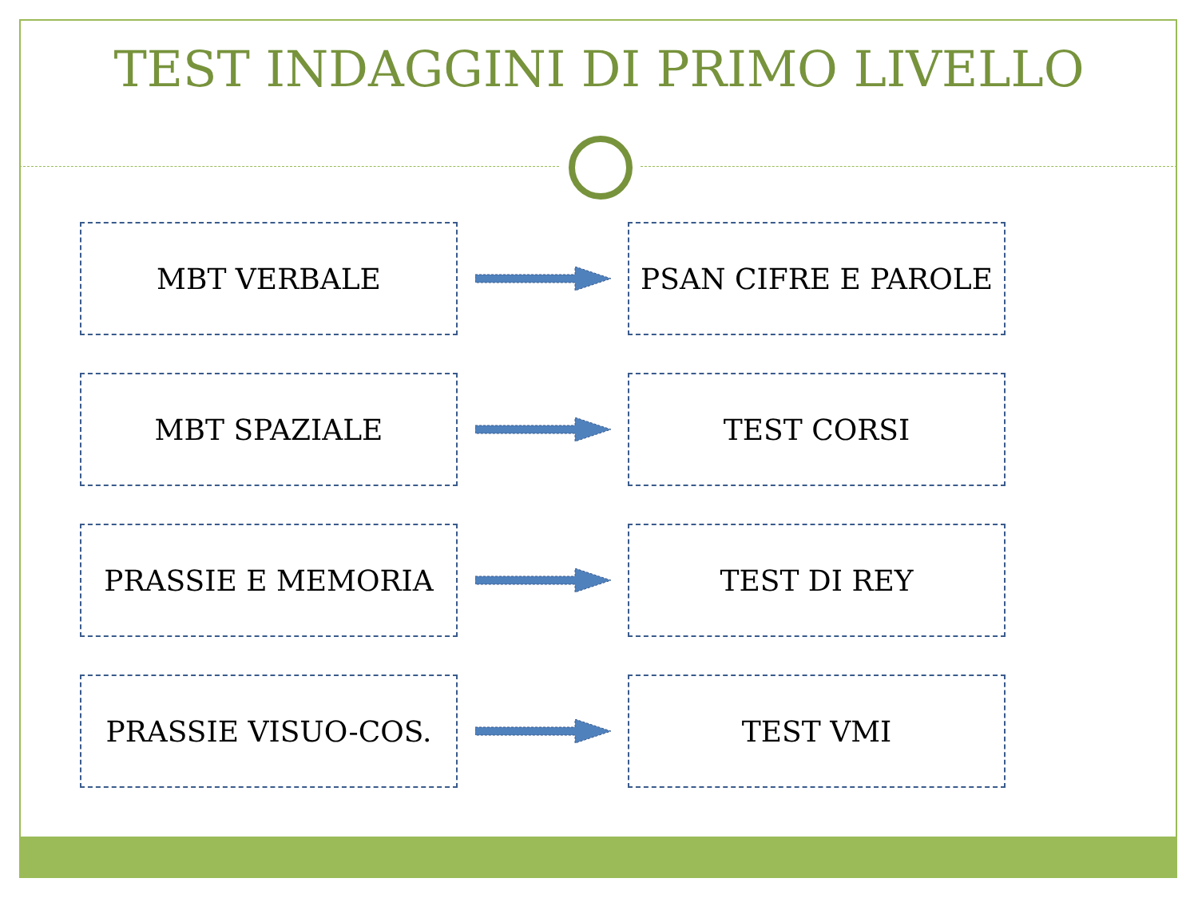TEST INDAGGINI DI PRIMO LIVELLO
MBT VERBALE PSAN CIFRE E PAROLE
MBT SPAZIALE TEST CORSI
PRASSIE E MEMORIA TEST DI REY
PRASSIE VISUO-COS. TEST VMI